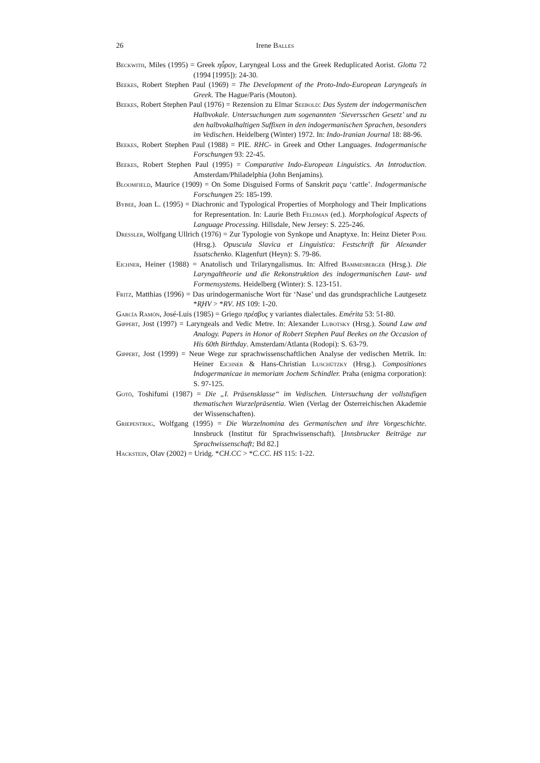26
Irene Balles
Beckwith, Miles (1995) = Greek ηὖρον, Laryngeal Loss and the Greek Reduplicated Aorist. Glotta 72 (1994 [1995]): 24-30.
Beekes, Robert Stephen Paul (1969) = The Development of the Proto-Indo-European Laryngeals in Greek. The Hague/Paris (Mouton).
Beekes, Robert Stephen Paul (1976) = Rezension zu Elmar Seebold: Das System der indogermanischen Halbvokale. Untersuchungen zum sogenannten ‘Sieversschen Gesetz’ und zu den halbvokalhaltigen Suffixen in den indogermanischen Sprachen, besonders im Vedischen. Heidelberg (Winter) 1972. In: Indo-Iranian Journal 18: 88-96.
Beekes, Robert Stephen Paul (1988) = PIE. RHC- in Greek and Other Languages. Indogermanische Forschungen 93: 22-45.
Beekes, Robert Stephen Paul (1995) = Comparative Indo-European Linguistics. An Introduction. Amsterdam/Philadelphia (John Benjamins).
Bloomfield, Maurice (1909) = On Some Disguised Forms of Sanskrit paçu ‘cattle’. Indogermanische Forschungen 25: 185-199.
Bybee, Joan L. (1995) = Diachronic and Typological Properties of Morphology and Their Implications for Representation. In: Laurie Beth Feldman (ed.). Morphological Aspects of Language Processing. Hillsdale, New Jersey: S. 225-246.
Dressler, Wolfgang Ullrich (1976) = Zur Typologie von Synkope und Anaptyxe. In: Heinz Dieter Pohl (Hrsg.). Opuscula Slavica et Linguistica: Festschrift für Alexander Issatschenko. Klagenfurt (Heyn): S. 79-86.
Eichner, Heiner (1988) = Anatolisch und Trilaryngalismus. In: Alfred Bammesberger (Hrsg.). Die Laryngaltheorie und die Rekonstruktion des indogermanischen Laut- und Formensystems. Heidelberg (Winter): S. 123-151.
Fritz, Matthias (1996) = Das urindogermanische Wort für ‘Nase’ und das grundsprachliche Lautgesetz *R̥HV > *RV. HS 109: 1-20.
García Ramón, José-Luis (1985) = Griego πρέσβυς y variantes dialectales. Emérita 53: 51-80.
Gippert, Jost (1997) = Laryngeals and Vedic Metre. In: Alexander Lubotsky (Hrsg.). Sound Law and Analogy. Papers in Honor of Robert Stephen Paul Beekes on the Occasion of His 60th Birthday. Amsterdam/Atlanta (Rodopi): S. 63-79.
Gippert, Jost (1999) = Neue Wege zur sprachwissenschaftlichen Analyse der vedischen Metrik. In: Heiner Eichner & Hans-Christian Luschützky (Hrsg.). Compositiones Indogermanicae in memoriam Jochem Schindler. Praha (enigma corporation): S. 97-125.
Gotō, Toshifumi (1987) = Die „I. Präsensklasse“ im Vedischen. Untersuchung der vollstufigen thematischen Wurzelpräsentia. Wien (Verlag der Österreichischen Akademie der Wissenschaften).
Griepentrog, Wolfgang (1995) = Die Wurzelnomina des Germanischen und ihre Vorgeschichte. Innsbruck (Institut für Sprachwissenschaft). [Innsbrucker Beiträge zur Sprachwissenschaft; Bd 82.]
Hackstein, Olav (2002) = Uridg. *CH.CC > *C.CC. HS 115: 1-22.